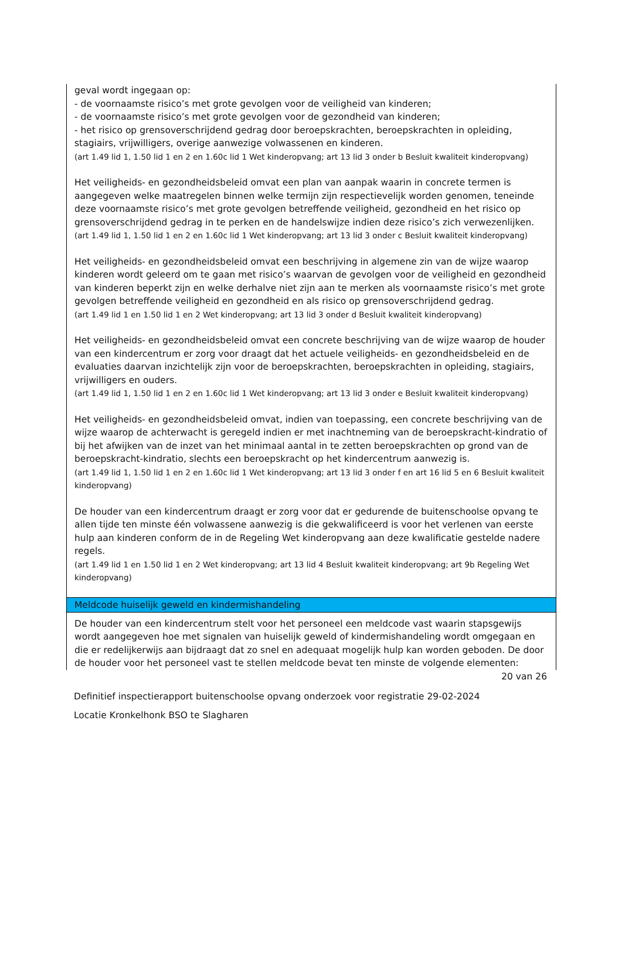geval wordt ingegaan op:
- de voornaamste risico’s met grote gevolgen voor de veiligheid van kinderen;
- de voornaamste risico’s met grote gevolgen voor de gezondheid van kinderen;
- het risico op grensoverschrijdend gedrag door beroepskrachten, beroepskrachten in opleiding, stagiairs, vrijwilligers, overige aanwezige volwassenen en kinderen.
(art 1.49 lid 1, 1.50 lid 1 en 2 en 1.60c lid 1 Wet kinderopvang; art 13 lid 3 onder b Besluit kwaliteit kinderopvang)
Het veiligheids- en gezondheidsbeleid omvat een plan van aanpak waarin in concrete termen is aangegeven welke maatregelen binnen welke termijn zijn respectievelijk worden genomen, teneinde deze voornaamste risico’s met grote gevolgen betreffende veiligheid, gezondheid en het risico op grensoverschrijdend gedrag in te perken en de handelswijze indien deze risico’s zich verwezenlijken.
(art 1.49 lid 1, 1.50 lid 1 en 2 en 1.60c lid 1 Wet kinderopvang; art 13 lid 3 onder c Besluit kwaliteit kinderopvang)
Het veiligheids- en gezondheidsbeleid omvat een beschrijving in algemene zin van de wijze waarop kinderen wordt geleerd om te gaan met risico’s waarvan de gevolgen voor de veiligheid en gezondheid van kinderen beperkt zijn en welke derhalve niet zijn aan te merken als voornaamste risico’s met grote gevolgen betreffende veiligheid en gezondheid en als risico op grensoverschrijdend gedrag.
(art 1.49 lid 1 en 1.50 lid 1 en 2 Wet kinderopvang; art 13 lid 3 onder d Besluit kwaliteit kinderopvang)
Het veiligheids- en gezondheidsbeleid omvat een concrete beschrijving van de wijze waarop de houder van een kindercentrum er zorg voor draagt dat het actuele veiligheids- en gezondheidsbeleid en de evaluaties daarvan inzichtelijk zijn voor de beroepskrachten, beroepskrachten in opleiding, stagiairs, vrijwilligers en ouders.
(art 1.49 lid 1, 1.50 lid 1 en 2 en 1.60c lid 1 Wet kinderopvang; art 13 lid 3 onder e Besluit kwaliteit kinderopvang)
Het veiligheids- en gezondheidsbeleid omvat, indien van toepassing, een concrete beschrijving van de wijze waarop de achterwacht is geregeld indien er met inachtneming van de beroepskracht-kindratio of bij het afwijken van de inzet van het minimaal aantal in te zetten beroepskrachten op grond van de beroepskracht-kindratio, slechts een beroepskracht op het kindercentrum aanwezig is.
(art 1.49 lid 1, 1.50 lid 1 en 2 en 1.60c lid 1 Wet kinderopvang; art 13 lid 3 onder f en art 16 lid 5 en 6 Besluit kwaliteit kinderopvang)
De houder van een kindercentrum draagt er zorg voor dat er gedurende de buitenschoolse opvang te allen tijde ten minste één volwassene aanwezig is die gekwalificeerd is voor het verlenen van eerste hulp aan kinderen conform de in de Regeling Wet kinderopvang aan deze kwalificatie gestelde nadere regels.
(art 1.49 lid 1 en 1.50 lid 1 en 2 Wet kinderopvang; art 13 lid 4 Besluit kwaliteit kinderopvang; art 9b Regeling Wet kinderopvang)
Meldcode huiselijk geweld en kindermishandeling
De houder van een kindercentrum stelt voor het personeel een meldcode vast waarin stapsgewijs wordt aangegeven hoe met signalen van huiselijk geweld of kindermishandeling wordt omgegaan en die er redelijkerwijs aan bijdraagt dat zo snel en adequaat mogelijk hulp kan worden geboden. De door de houder voor het personeel vast te stellen meldcode bevat ten minste de volgende elementen:
20 van 26
Definitief inspectierapport buitenschoolse opvang onderzoek voor registratie 29-02-2024
Locatie Kronkelhonk BSO te Slagharen